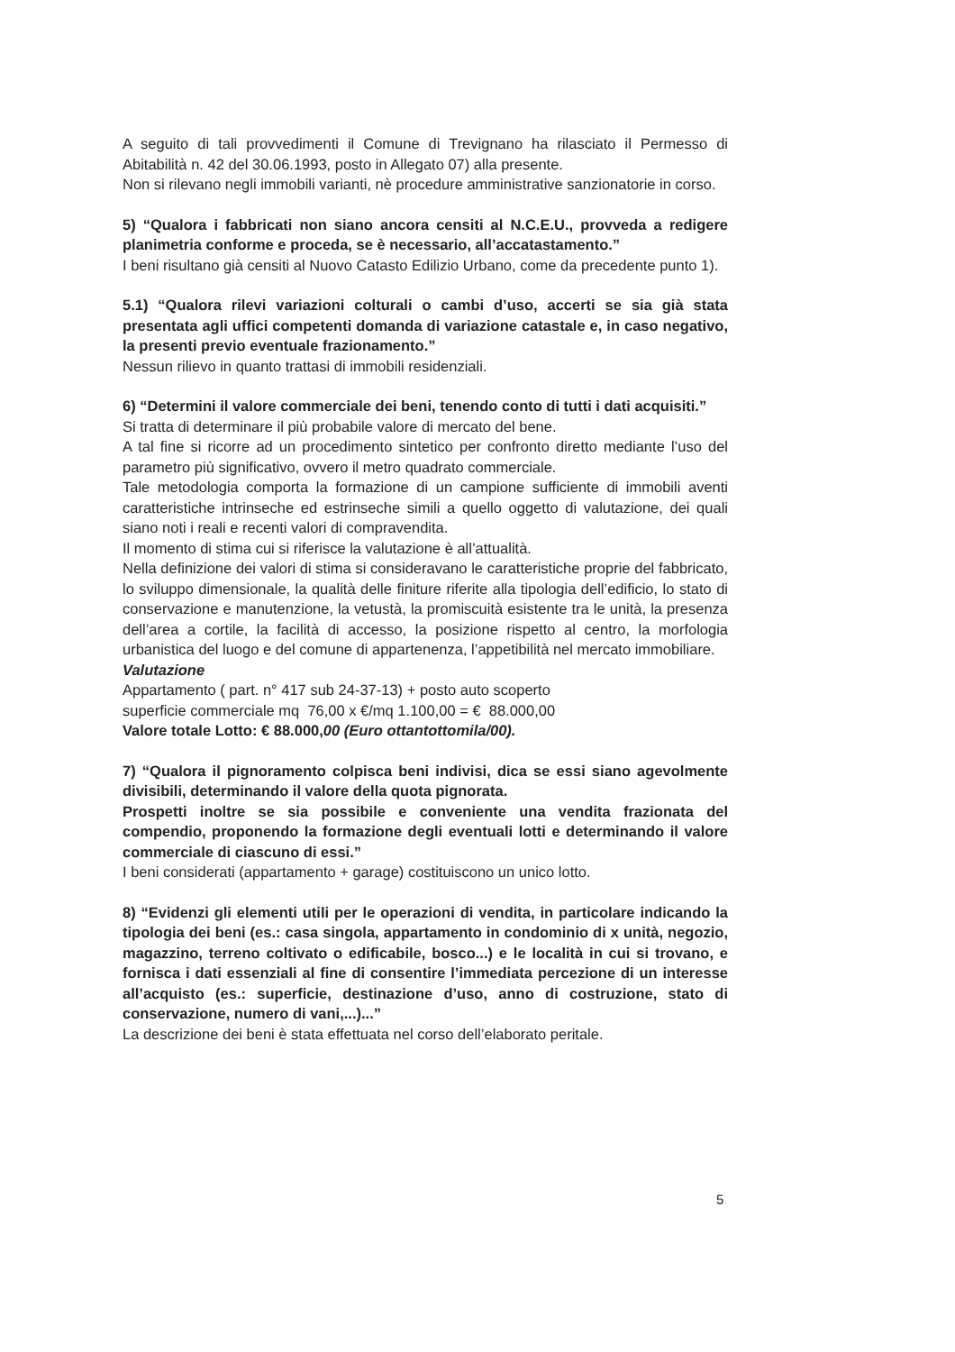A seguito di tali provvedimenti il Comune di Trevignano ha rilasciato il Permesso di Abitabilità n. 42 del 30.06.1993, posto in Allegato 07) alla presente.
Non si rilevano negli immobili varianti, nè procedure amministrative sanzionatorie in corso.
5) “Qualora i fabbricati non siano ancora censiti al N.C.E.U., provveda a redigere planimetria conforme e proceda, se è necessario, all’accatastamento.”
I beni risultano già censiti al Nuovo Catasto Edilizio Urbano, come da precedente punto 1).
5.1) “Qualora rilevi variazioni colturali o cambi d’uso, accerti se sia già stata presentata agli uffici competenti domanda di variazione catastale e, in caso negativo, la presenti previo eventuale frazionamento.”
Nessun rilievo in quanto trattasi di immobili residenziali.
6) “Determini il valore commerciale dei beni, tenendo conto di tutti i dati acquisiti.”
Si tratta di determinare il più probabile valore di mercato del bene.
A tal fine si ricorre ad un procedimento sintetico per confronto diretto mediante l’uso del parametro più significativo, ovvero il metro quadrato commerciale.
Tale metodologia comporta la formazione di un campione sufficiente di immobili aventi caratteristiche intrinseche ed estrinseche simili a quello oggetto di valutazione, dei quali siano noti i reali e recenti valori di compravendita.
Il momento di stima cui si riferisce la valutazione è all’attualità.
Nella definizione dei valori di stima si consideravano le caratteristiche proprie del fabbricato, lo sviluppo dimensionale, la qualità delle finiture riferite alla tipologia dell’edificio, lo stato di conservazione e manutenzione, la vetustà, la promiscuità esistente tra le unità, la presenza dell’area a cortile, la facilità di accesso, la posizione rispetto al centro, la morfologia urbanistica del luogo e del comune di appartenenza, l’appetibilità nel mercato immobiliare.
Valutazione
Appartamento ( part. n° 417 sub 24-37-13) + posto auto scoperto
superficie commerciale mq 76,00 x €/mq 1.100,00 = € 88.000,00
Valore totale Lotto: € 88.000,00 (Euro ottantottomila/00).
7) “Qualora il pignoramento colpisca beni indivisi, dica se essi siano agevolmente divisibili, determinando il valore della quota pignorata.
Prospetti inoltre se sia possibile e conveniente una vendita frazionata del compendio, proponendo la formazione degli eventuali lotti e determinando il valore commerciale di ciascuno di essi.”
I beni considerati (appartamento + garage) costituiscono un unico lotto.
8) “Evidenzi gli elementi utili per le operazioni di vendita, in particolare indicando la tipologia dei beni (es.: casa singola, appartamento in condominio di x unità, negozio, magazzino, terreno coltivato o edificabile, bosco...) e le località in cui si trovano, e fornisca i dati essenziali al fine di consentire l’immediata percezione di un interesse all’acquisto (es.: superficie, destinazione d’uso, anno di costruzione, stato di conservazione, numero di vani,...)...”
La descrizione dei beni è stata effettuata nel corso dell’elaborato peritale.
5